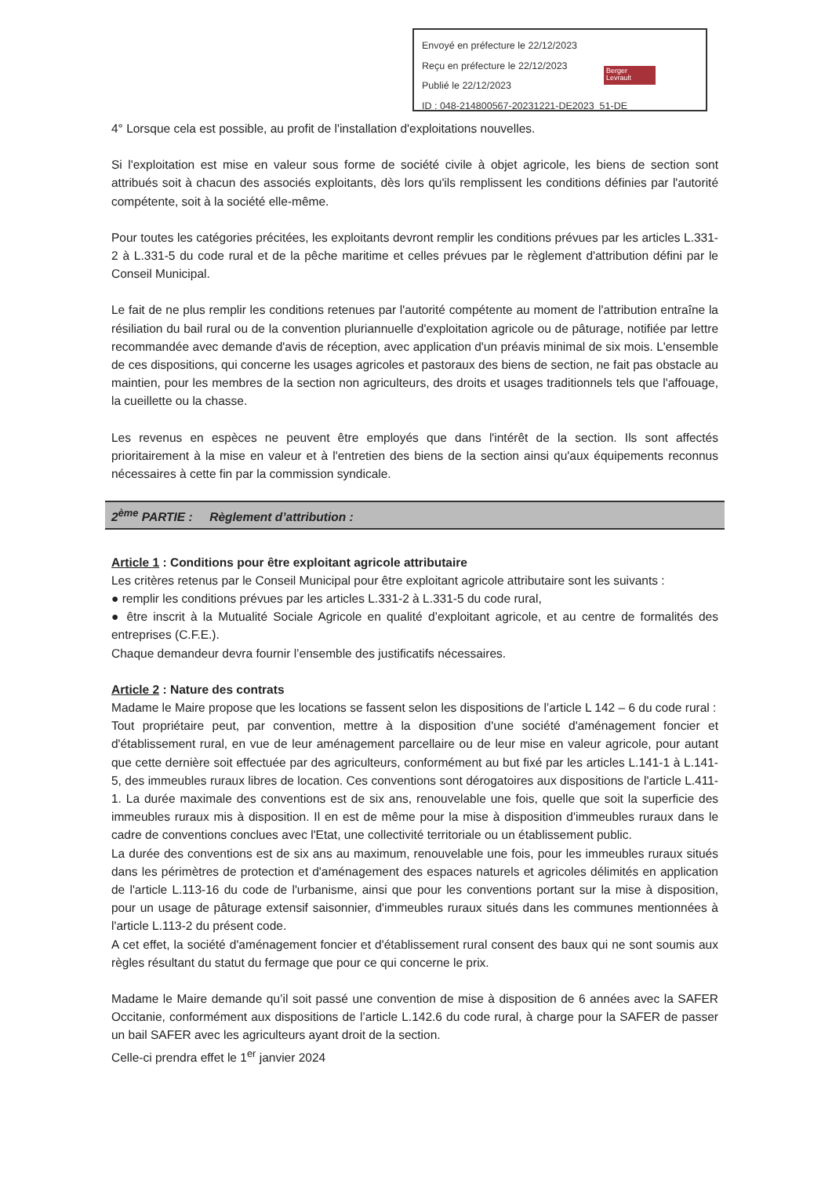Envoyé en préfecture le 22/12/2023
Reçu en préfecture le 22/12/2023
Publié le 22/12/2023
ID : 048-214800567-20231221-DE2023_51-DE
Berger Levrault
4° Lorsque cela est possible, au profit de l'installation d'exploitations nouvelles.
Si l'exploitation est mise en valeur sous forme de société civile à objet agricole, les biens de section sont attribués soit à chacun des associés exploitants, dès lors qu'ils remplissent les conditions définies par l'autorité compétente, soit à la société elle-même.
Pour toutes les catégories précitées, les exploitants devront remplir les conditions prévues par les articles L.331-2 à L.331-5 du code rural et de la pêche maritime et celles prévues par le règlement d'attribution défini par le Conseil Municipal.
Le fait de ne plus remplir les conditions retenues par l'autorité compétente au moment de l'attribution entraîne la résiliation du bail rural ou de la convention pluriannuelle d'exploitation agricole ou de pâturage, notifiée par lettre recommandée avec demande d'avis de réception, avec application d'un préavis minimal de six mois. L'ensemble de ces dispositions, qui concerne les usages agricoles et pastoraux des biens de section, ne fait pas obstacle au maintien, pour les membres de la section non agriculteurs, des droits et usages traditionnels tels que l'affouage, la cueillette ou la chasse.
Les revenus en espèces ne peuvent être employés que dans l'intérêt de la section. Ils sont affectés prioritairement à la mise en valeur et à l'entretien des biens de la section ainsi qu'aux équipements reconnus nécessaires à cette fin par la commission syndicale.
2<sup>ème</sup> PARTIE : Règlement d’attribution :
Article 1 : Conditions pour être exploitant agricole attributaire
Les critères retenus par le Conseil Municipal pour être exploitant agricole attributaire sont les suivants :
● remplir les conditions prévues par les articles L.331-2 à L.331-5 du code rural,
● être inscrit à la Mutualité Sociale Agricole en qualité d’exploitant agricole, et au centre de formalités des entreprises (C.F.E.).
Chaque demandeur devra fournir l’ensemble des justificatifs nécessaires.
Article 2 : Nature des contrats
Madame le Maire propose que les locations se fassent selon les dispositions de l’article L 142 – 6 du code rural :
Tout propriétaire peut, par convention, mettre à la disposition d'une société d'aménagement foncier et d'établissement rural, en vue de leur aménagement parcellaire ou de leur mise en valeur agricole, pour autant que cette dernière soit effectuée par des agriculteurs, conformément au but fixé par les articles L.141-1 à L.141-5, des immeubles ruraux libres de location. Ces conventions sont dérogatoires aux dispositions de l'article L.411-1. La durée maximale des conventions est de six ans, renouvelable une fois, quelle que soit la superficie des immeubles ruraux mis à disposition. Il en est de même pour la mise à disposition d'immeubles ruraux dans le cadre de conventions conclues avec l'Etat, une collectivité territoriale ou un établissement public.
La durée des conventions est de six ans au maximum, renouvelable une fois, pour les immeubles ruraux situés dans les périmètres de protection et d'aménagement des espaces naturels et agricoles délimités en application de l'article L.113-16 du code de l'urbanisme, ainsi que pour les conventions portant sur la mise à disposition, pour un usage de pâturage extensif saisonnier, d'immeubles ruraux situés dans les communes mentionnées à l'article L.113-2 du présent code.
A cet effet, la société d'aménagement foncier et d'établissement rural consent des baux qui ne sont soumis aux règles résultant du statut du fermage que pour ce qui concerne le prix.
Madame le Maire demande qu’il soit passé une convention de mise à disposition de 6 années avec la SAFER Occitanie, conformément aux dispositions de l’article L.142.6 du code rural, à charge pour la SAFER de passer un bail SAFER avec les agriculteurs ayant droit de la section.
Celle-ci prendra effet le 1<sup>er</sup> janvier 2024